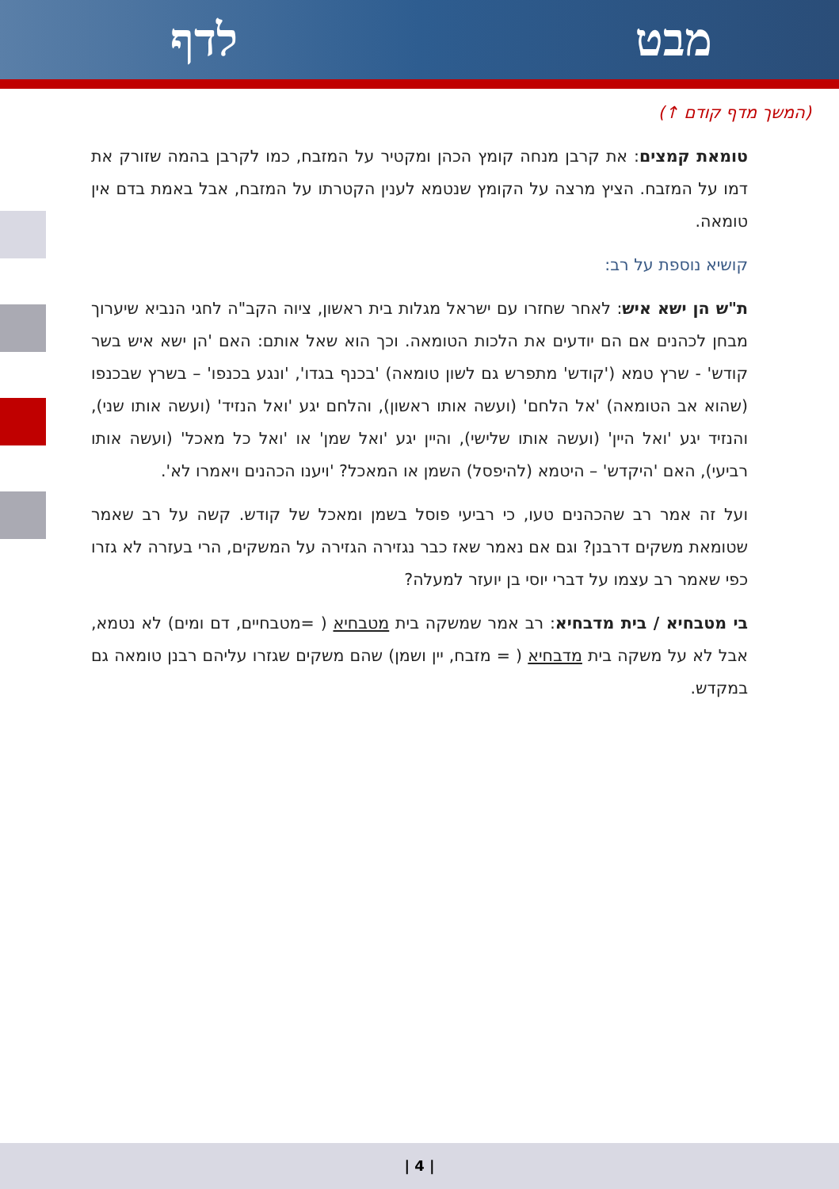מבט לדף
(המשך מדף קודם ↑)
טומאת קמצים: את קרבן מנחה קומץ הכהן ומקטיר על המזבח, כמו לקרבן בהמה שזורק את דמו על המזבח. הציץ מרצה על הקומץ שנטמא לענין הקטרתו על המזבח, אבל באמת בדם אין טומאה.
קושיא נוספת על רב:
ת"ש הן ישא איש: לאחר שחזרו עם ישראל מגלות בית ראשון, ציוה הקב"ה לחגי הנביא שיערוך מבחן לכהנים אם הם יודעים את הלכות הטומאה. וכך הוא שאל אותם: האם 'הן ישא איש בשר קודש' - שרץ טמא ('קודש' מתפרש גם לשון טומאה) 'בכנף בגדו', 'ונגע בכנפו' – בשרץ שבכנפו (שהוא אב הטומאה) 'אל הלחם' (ועשה אותו ראשון), והלחם יגע 'ואל הנזיד' (ועשה אותו שני), והנזיד יגע 'ואל היין' (ועשה אותו שלישי), והיין יגע 'ואל שמן' או 'ואל כל מאכל' (ועשה אותו רביעי), האם 'היקדש' – היטמא (להיפסל) השמן או המאכל? 'ויענו הכהנים ויאמרו לא'.
ועל זה אמר רב שהכהנים טעו, כי רביעי פוסל בשמן ומאכל של קודש. קשה על רב שאמר שטומאת משקים דרבנן? וגם אם נאמר שאז כבר נגזירה הגזירה על המשקים, הרי בעזרה לא גזרו כפי שאמר רב עצמו על דברי יוסי בן יועזר למעלה?
בי מטבחיא / בית מדבחיא: רב אמר שמשקה בית מטבחיא ( =מטבחיים, דם ומים) לא נטמא, אבל לא על משקה בית מדבחיא ( = מזבח, יין ושמן) שהם משקים שגזרו עליהם רבנן טומאה גם במקדש.
| 4 |